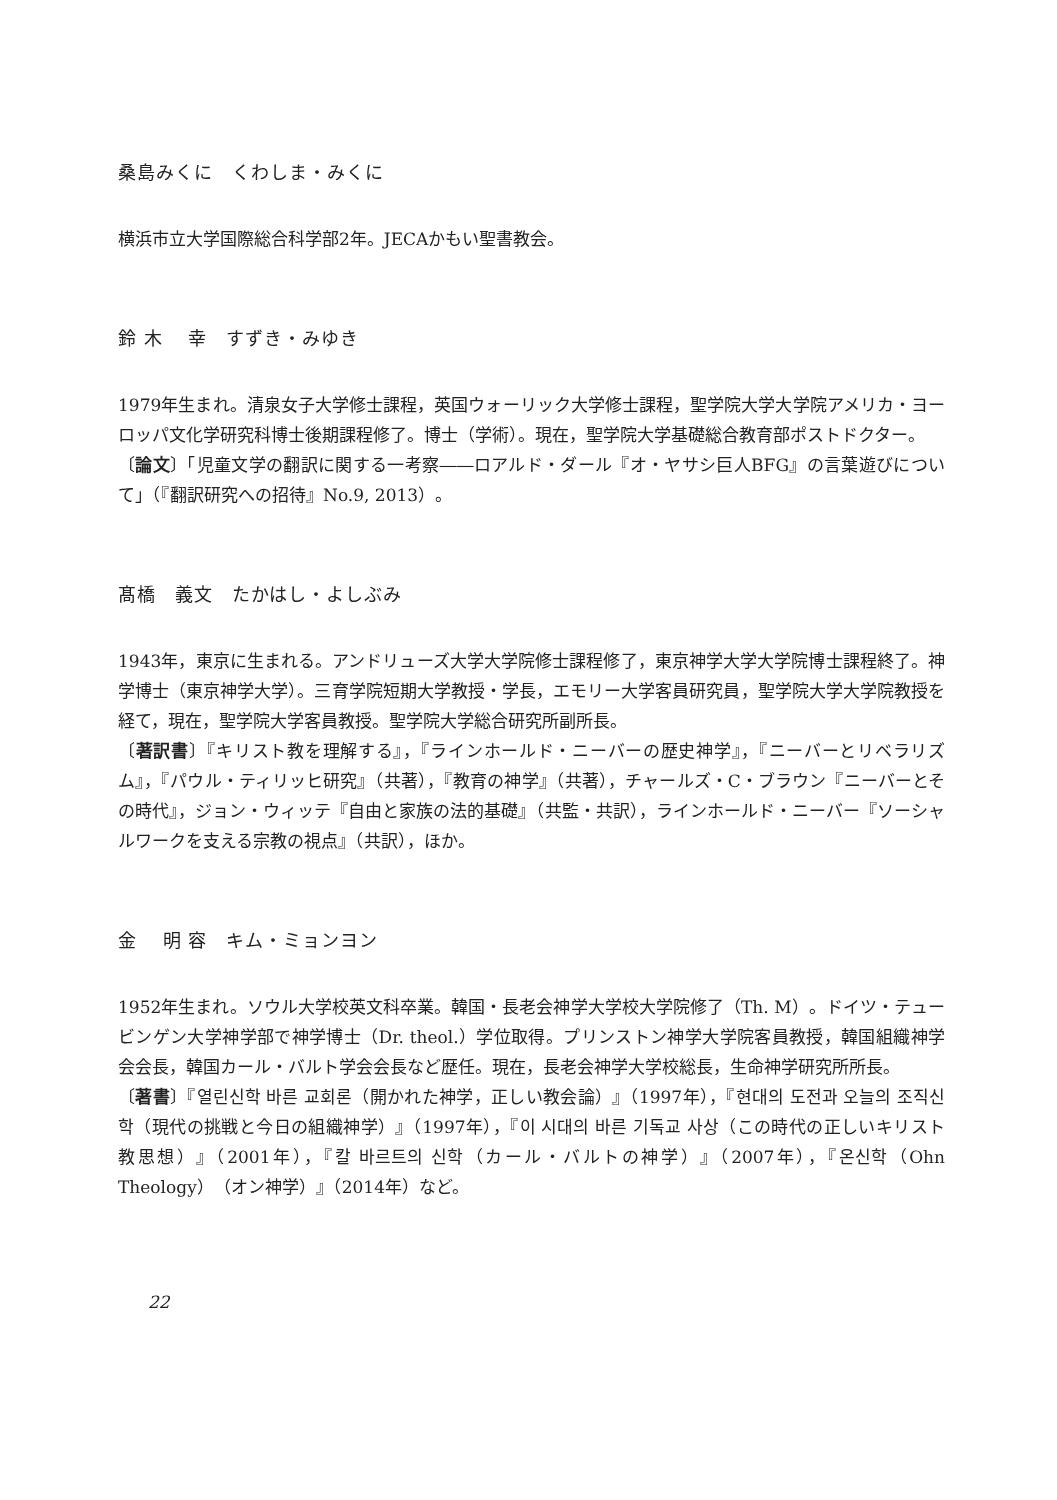桑島みくに　くわしま・みくに
横浜市立大学国際総合科学部2年。JECAかもい聖書教会。
鈴 木　 幸　すずき・みゆき
1979年生まれ。清泉女子大学修士課程，英国ウォーリック大学修士課程，聖学院大学大学院アメリカ・ヨーロッパ文化学研究科博士後期課程修了。博士（学術）。現在，聖学院大学基礎総合教育部ポストドクター。
〔論文〕「児童文学の翻訳に関する一考察――ロアルド・ダール『オ・ヤサシ巨人BFG』の言葉遊びについて」（『翻訳研究への招待』No.9, 2013）。
髙橋　義文　たかはし・よしぶみ
1943年，東京に生まれる。アンドリューズ大学大学院修士課程修了，東京神学大学大学院博士課程終了。神学博士（東京神学大学）。三育学院短期大学教授・学長，エモリー大学客員研究員，聖学院大学大学院教授を経て，現在，聖学院大学客員教授。聖学院大学総合研究所副所長。
〔著訳書〕『キリスト教を理解する』，『ラインホールド・ニーバーの歴史神学』，『ニーバーとリベラリズム』，『パウル・ティリッヒ研究』（共著），『教育の神学』（共著），チャールズ・C・ブラウン『ニーバーとその時代』，ジョン・ウィッテ『自由と家族の法的基礎』（共監・共訳），ラインホールド・ニーバー『ソーシャルワークを支える宗教の視点』（共訳），ほか。
金　 明 容　キム・ミョンヨン
1952年生まれ。ソウル大学校英文科卒業。韓国・長老会神学大学校大学院修了（Th. M）。ドイツ・テュービンゲン大学神学部で神学博士（Dr. theol.）学位取得。プリンストン神学大学院客員教授，韓国組織神学会会長，韓国カール・バルト学会会長など歴任。現在，長老会神学大学校総長，生命神学研究所所長。
〔著書〕『열린신학 바른 교회론（開かれた神学，正しい教会論）』（1997年），『현대의 도전과 오늘의 조직신학（現代の挑戦と今日の組織神学）』（1997年），『이 시대의 바른 기독교 사상（この時代の正しいキリスト教思想）』（2001年），『칼 바르트의 신학（カール・バルトの神学）』（2007年），『온신학（Ohn Theology）（オン神学）』（2014年）など。
22